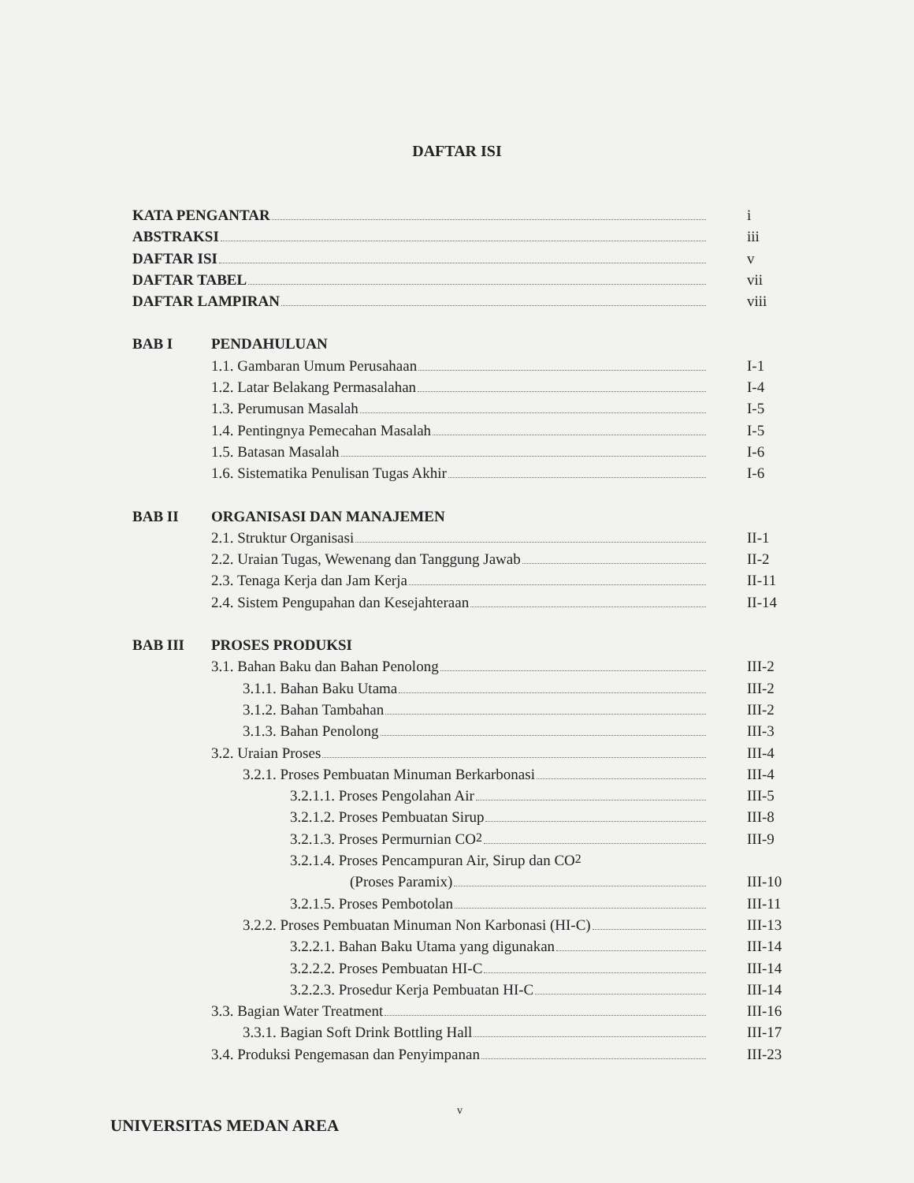DAFTAR ISI
KATA PENGANTAR i
ABSTRAKSI iii
DAFTAR ISI v
DAFTAR TABEL vii
DAFTAR LAMPIRAN viii
BAB I PENDAHULUAN
1.1. Gambaran Umum Perusahaan I-1
1.2. Latar Belakang Permasalahan I-4
1.3. Perumusan Masalah I-5
1.4. Pentingnya Pemecahan Masalah I-5
1.5. Batasan Masalah I-6
1.6. Sistematika Penulisan Tugas Akhir I-6
BAB II ORGANISASI DAN MANAJEMEN
2.1. Struktur Organisasi II-1
2.2. Uraian Tugas, Wewenang dan Tanggung Jawab II-2
2.3. Tenaga Kerja dan Jam Kerja II-11
2.4. Sistem Pengupahan dan Kesejahteraan II-14
BAB III PROSES PRODUKSI
3.1. Bahan Baku dan Bahan Penolong III-2
3.1.1. Bahan Baku Utama III-2
3.1.2. Bahan Tambahan III-2
3.1.3. Bahan Penolong III-3
3.2. Uraian Proses III-4
3.2.1. Proses Pembuatan Minuman Berkarbonasi III-4
3.2.1.1. Proses Pengolahan Air III-5
3.2.1.2. Proses Pembuatan Sirup III-8
3.2.1.3. Proses Permurnian CO<sub>2</sub> III-9
3.2.1.4. Proses Pencampuran Air, Sirup dan CO<sub>2</sub>
(Proses Paramix) III-10
3.2.1.5. Proses Pembotolan III-11
3.2.2. Proses Pembuatan Minuman Non Karbonasi (HI-C) III-13
3.2.2.1. Bahan Baku Utama yang digunakan III-14
3.2.2.2. Proses Pembuatan HI-C III-14
3.2.2.3. Prosedur Kerja Pembuatan HI-C III-14
3.3. Bagian Water Treatment III-16
3.3.1. Bagian Soft Drink Bottling Hall III-17
3.4. Produksi Pengemasan dan Penyimpanan III-23
v
UNIVERSITAS MEDAN AREA